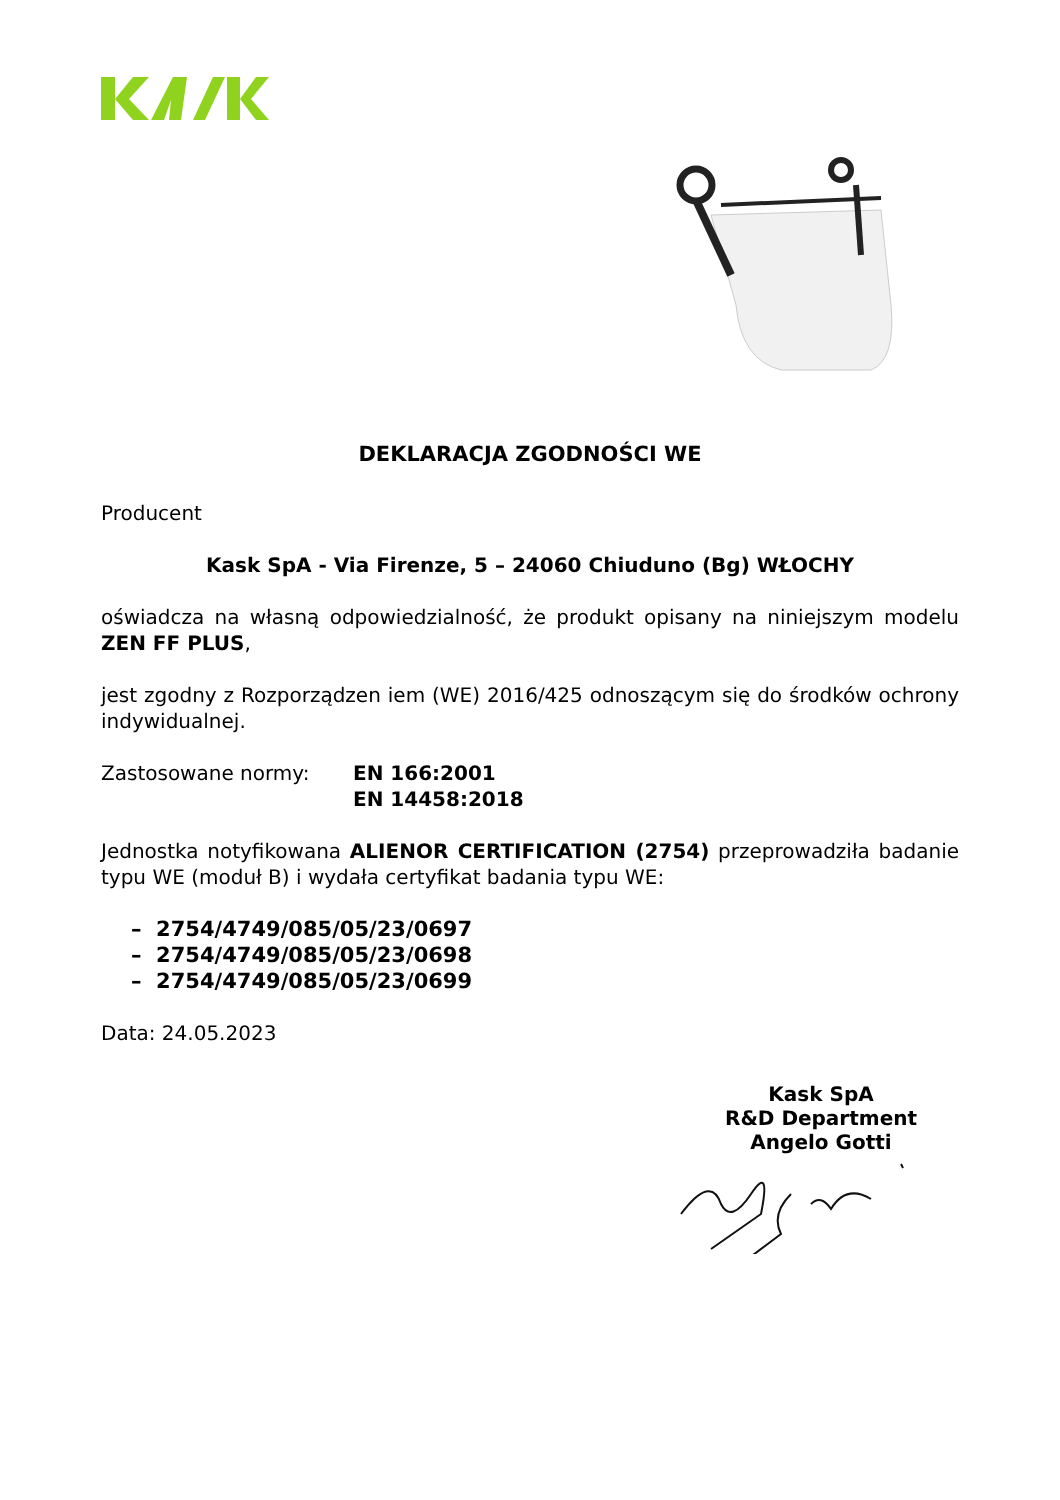DEKLARACJA ZGODNOŚCI WE
Producent
Kask SpA - Via Firenze, 5 – 24060 Chiuduno (Bg) WŁOCHY
oświadcza na własną odpowiedzialność, że produkt opisany na niniejszym modelu ZEN FF PLUS,
jest zgodny z Rozporządzen iem (WE) 2016/425 odnoszącym się do środków ochrony indywidualnej.
Zastosowane normy: EN 166:2001
EN 14458:2018
Jednostka notyfikowana ALIENOR CERTIFICATION (2754) przeprowadziła badanie typu WE (moduł B) i wydała certyfikat badania typu WE:
– 2754/4749/085/05/23/0697
– 2754/4749/085/05/23/0698
– 2754/4749/085/05/23/0699
Data: 24.05.2023
Kask SpA
R&D Department
Angelo Gotti